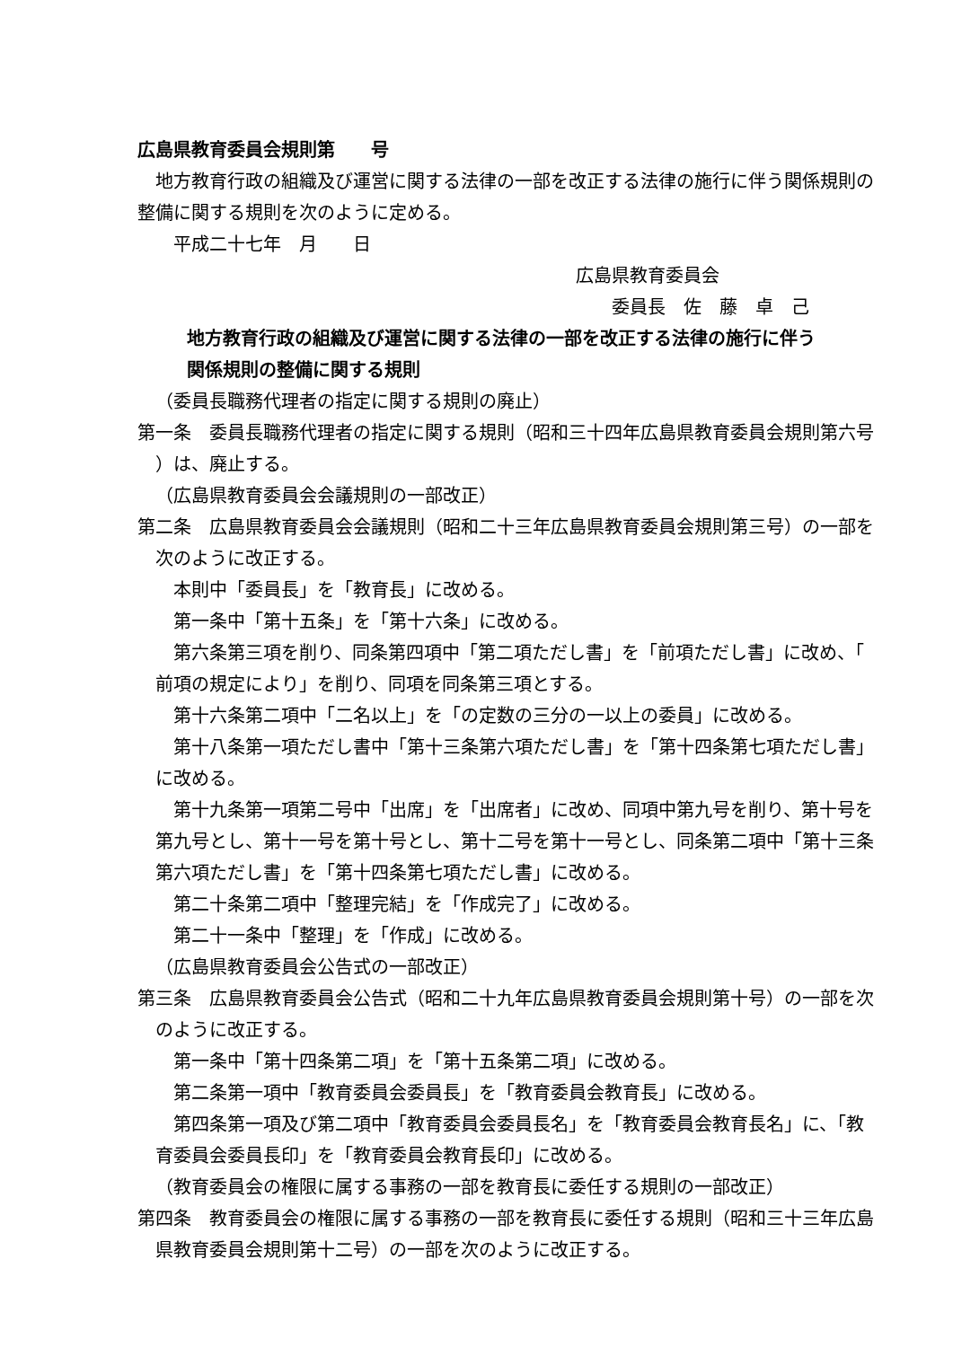広島県教育委員会規則第　　号
地方教育行政の組織及び運営に関する法律の一部を改正する法律の施行に伴う関係規則の
整備に関する規則を次のように定める。
平成二十七年　月　　日
広島県教育委員会
委員長　佐　藤　卓　己
地方教育行政の組織及び運営に関する法律の一部を改正する法律の施行に伴う
関係規則の整備に関する規則
（委員長職務代理者の指定に関する規則の廃止）
第一条　委員長職務代理者の指定に関する規則（昭和三十四年広島県教育委員会規則第六号
）は、廃止する。
（広島県教育委員会会議規則の一部改正）
第二条　広島県教育委員会会議規則（昭和二十三年広島県教育委員会規則第三号）の一部を
次のように改正する。
本則中「委員長」を「教育長」に改める。
第一条中「第十五条」を「第十六条」に改める。
第六条第三項を削り、同条第四項中「第二項ただし書」を「前項ただし書」に改め、「
前項の規定により」を削り、同項を同条第三項とする。
第十六条第二項中「二名以上」を「の定数の三分の一以上の委員」に改める。
第十八条第一項ただし書中「第十三条第六項ただし書」を「第十四条第七項ただし書」
に改める。
第十九条第一項第二号中「出席」を「出席者」に改め、同項中第九号を削り、第十号を
第九号とし、第十一号を第十号とし、第十二号を第十一号とし、同条第二項中「第十三条
第六項ただし書」を「第十四条第七項ただし書」に改める。
第二十条第二項中「整理完結」を「作成完了」に改める。
第二十一条中「整理」を「作成」に改める。
（広島県教育委員会公告式の一部改正）
第三条　広島県教育委員会公告式（昭和二十九年広島県教育委員会規則第十号）の一部を次
のように改正する。
第一条中「第十四条第二項」を「第十五条第二項」に改める。
第二条第一項中「教育委員会委員長」を「教育委員会教育長」に改める。
第四条第一項及び第二項中「教育委員会委員長名」を「教育委員会教育長名」に、「教
育委員会委員長印」を「教育委員会教育長印」に改める。
（教育委員会の権限に属する事務の一部を教育長に委任する規則の一部改正）
第四条　教育委員会の権限に属する事務の一部を教育長に委任する規則（昭和三十三年広島
県教育委員会規則第十二号）の一部を次のように改正する。